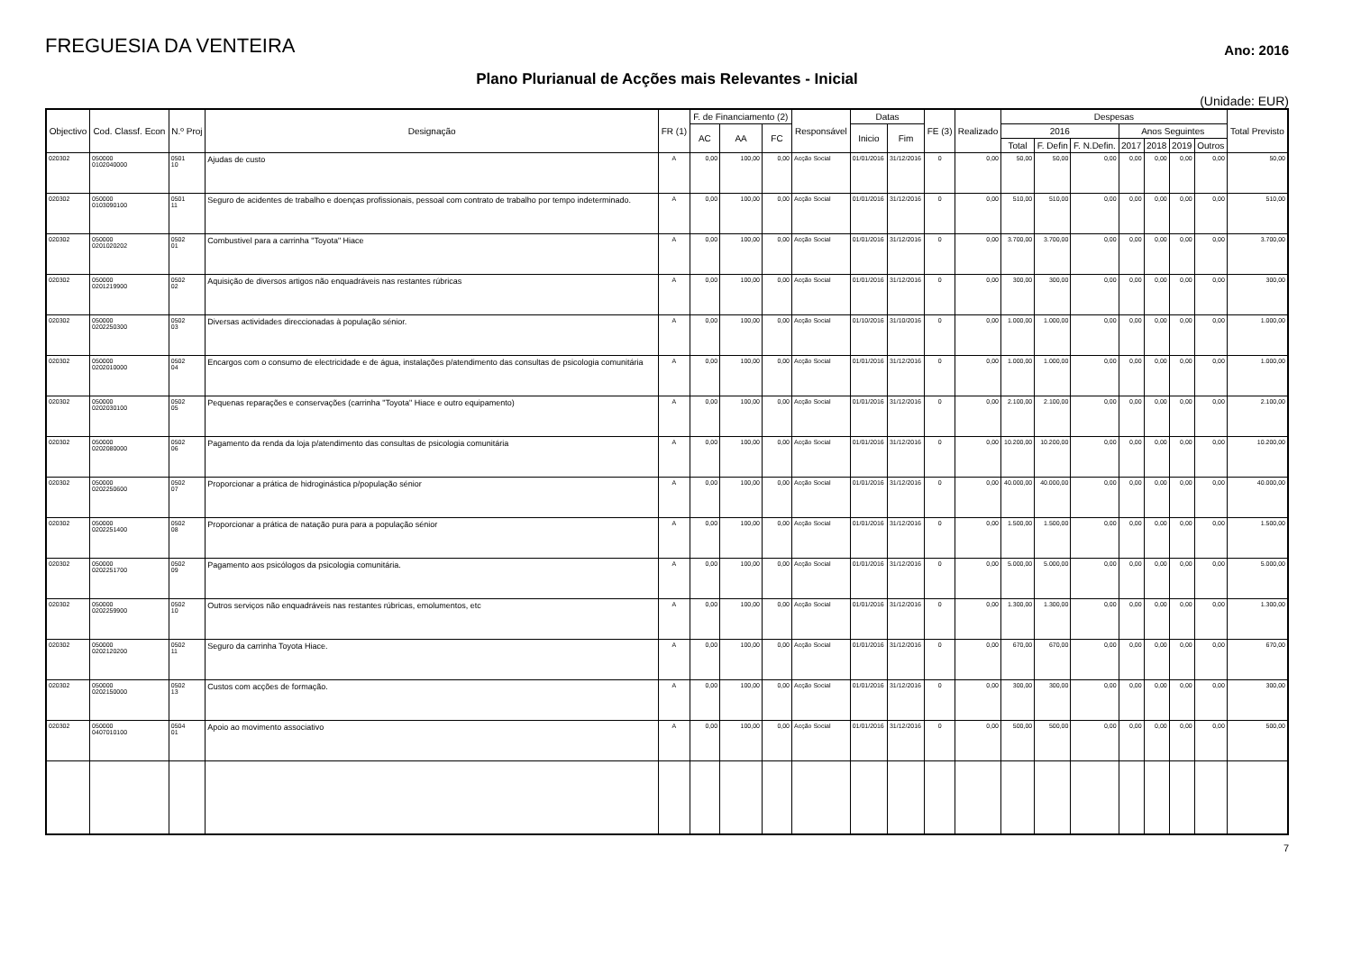FREGUESIA DA VENTEIRA
Ano: 2016
Plano Plurianual de Acções mais Relevantes - Inicial
(Unidade: EUR)
| Objectivo | Cod. Classf. Econ | N.º Proj | Designação | FR (1) | F. de Financiamento (2) | | | Responsável | Datas | | FE (3) | Realizado | Despesas | | | | | | | Total Previsto |
| --- | --- | --- | --- | --- | --- | --- | --- | --- | --- | --- | --- | --- | --- | --- | --- | --- | --- | --- | --- | --- |
| | | | | | AC | AA | FC | | Inicio | Fim | | | 2016 | | | Anos Seguintes | | | | |
| | | | | | | | | | | | | | Total | F. Defin | F. N.Defin. | 2017 | 2018 | 2019 | Outros | |
| 020302 | 050000 0102040000 | 0501 10 | Ajudas de custo | A | 0,00 | 100,00 | 0,00 | Acção Social | 01/01/2016 | 31/12/2016 | 0 | 0,00 | 50,00 | 50,00 | 0,00 | 0,00 | 0,00 | 0,00 | 0,00 | 50,00 |
| 020302 | 050000 0103090100 | 0501 11 | Seguro de acidentes de trabalho e doenças profissionais, pessoal com contrato de trabalho por tempo indeterminado. | A | 0,00 | 100,00 | 0,00 | Acção Social | 01/01/2016 | 31/12/2016 | 0 | 0,00 | 510,00 | 510,00 | 0,00 | 0,00 | 0,00 | 0,00 | 0,00 | 510,00 |
| 020302 | 050000 0201020202 | 0502 01 | Combustivel para a carrinha "Toyota" Hiace | A | 0,00 | 100,00 | 0,00 | Acção Social | 01/01/2016 | 31/12/2016 | 0 | 0,00 | 3.700,00 | 3.700,00 | 0,00 | 0,00 | 0,00 | 0,00 | 0,00 | 3.700,00 |
| 020302 | 050000 0201219900 | 0502 02 | Aquisição de diversos artigos não enquadráveis nas restantes rúbricas | A | 0,00 | 100,00 | 0,00 | Acção Social | 01/01/2016 | 31/12/2016 | 0 | 0,00 | 300,00 | 300,00 | 0,00 | 0,00 | 0,00 | 0,00 | 0,00 | 300,00 |
| 020302 | 050000 0202250300 | 0502 03 | Diversas actividades direccionadas à população sénior. | A | 0,00 | 100,00 | 0,00 | Acção Social | 01/10/2016 | 31/10/2016 | 0 | 0,00 | 1.000,00 | 1.000,00 | 0,00 | 0,00 | 0,00 | 0,00 | 0,00 | 1.000,00 |
| 020302 | 050000 0202010000 | 0502 04 | Encargos com o consumo de electricidade e de água, instalações p/atendimento das consultas de psicologia comunitária | A | 0,00 | 100,00 | 0,00 | Acção Social | 01/01/2016 | 31/12/2016 | 0 | 0,00 | 1.000,00 | 1.000,00 | 0,00 | 0,00 | 0,00 | 0,00 | 0,00 | 1.000,00 |
| 020302 | 050000 0202030100 | 0502 05 | Pequenas reparações e conservações (carrinha "Toyota" Hiace e outro equipamento) | A | 0,00 | 100,00 | 0,00 | Acção Social | 01/01/2016 | 31/12/2016 | 0 | 0,00 | 2.100,00 | 2.100,00 | 0,00 | 0,00 | 0,00 | 0,00 | 0,00 | 2.100,00 |
| 020302 | 050000 0202080000 | 0502 06 | Pagamento da renda da loja p/atendimento das consultas de psicologia comunitária | A | 0,00 | 100,00 | 0,00 | Acção Social | 01/01/2016 | 31/12/2016 | 0 | 0,00 | 10.200,00 | 10.200,00 | 0,00 | 0,00 | 0,00 | 0,00 | 0,00 | 10.200,00 |
| 020302 | 050000 0202250600 | 0502 07 | Proporcionar a prática de hidroginástica p/população sénior | A | 0,00 | 100,00 | 0,00 | Acção Social | 01/01/2016 | 31/12/2016 | 0 | 0,00 | 40.000,00 | 40.000,00 | 0,00 | 0,00 | 0,00 | 0,00 | 0,00 | 40.000,00 |
| 020302 | 050000 0202251400 | 0502 08 | Proporcionar a prática de natação pura para a população sénior | A | 0,00 | 100,00 | 0,00 | Acção Social | 01/01/2016 | 31/12/2016 | 0 | 0,00 | 1.500,00 | 1.500,00 | 0,00 | 0,00 | 0,00 | 0,00 | 0,00 | 1.500,00 |
| 020302 | 050000 0202251700 | 0502 09 | Pagamento aos psicólogos da psicologia comunitária. | A | 0,00 | 100,00 | 0,00 | Acção Social | 01/01/2016 | 31/12/2016 | 0 | 0,00 | 5.000,00 | 5.000,00 | 0,00 | 0,00 | 0,00 | 0,00 | 0,00 | 5.000,00 |
| 020302 | 050000 0202259900 | 0502 10 | Outros serviços não enquadráveis nas restantes rúbricas, emolumentos, etc | A | 0,00 | 100,00 | 0,00 | Acção Social | 01/01/2016 | 31/12/2016 | 0 | 0,00 | 1.300,00 | 1.300,00 | 0,00 | 0,00 | 0,00 | 0,00 | 0,00 | 1.300,00 |
| 020302 | 050000 0202120200 | 0502 11 | Seguro da carrinha Toyota Hiace. | A | 0,00 | 100,00 | 0,00 | Acção Social | 01/01/2016 | 31/12/2016 | 0 | 0,00 | 670,00 | 670,00 | 0,00 | 0,00 | 0,00 | 0,00 | 0,00 | 670,00 |
| 020302 | 050000 0202150000 | 0502 13 | Custos com acções de formação. | A | 0,00 | 100,00 | 0,00 | Acção Social | 01/01/2016 | 31/12/2016 | 0 | 0,00 | 300,00 | 300,00 | 0,00 | 0,00 | 0,00 | 0,00 | 0,00 | 300,00 |
| 020302 | 050000 0407010100 | 0504 01 | Apoio ao movimento associativo | A | 0,00 | 100,00 | 0,00 | Acção Social | 01/01/2016 | 31/12/2016 | 0 | 0,00 | 500,00 | 500,00 | 0,00 | 0,00 | 0,00 | 0,00 | 0,00 | 500,00 |
7